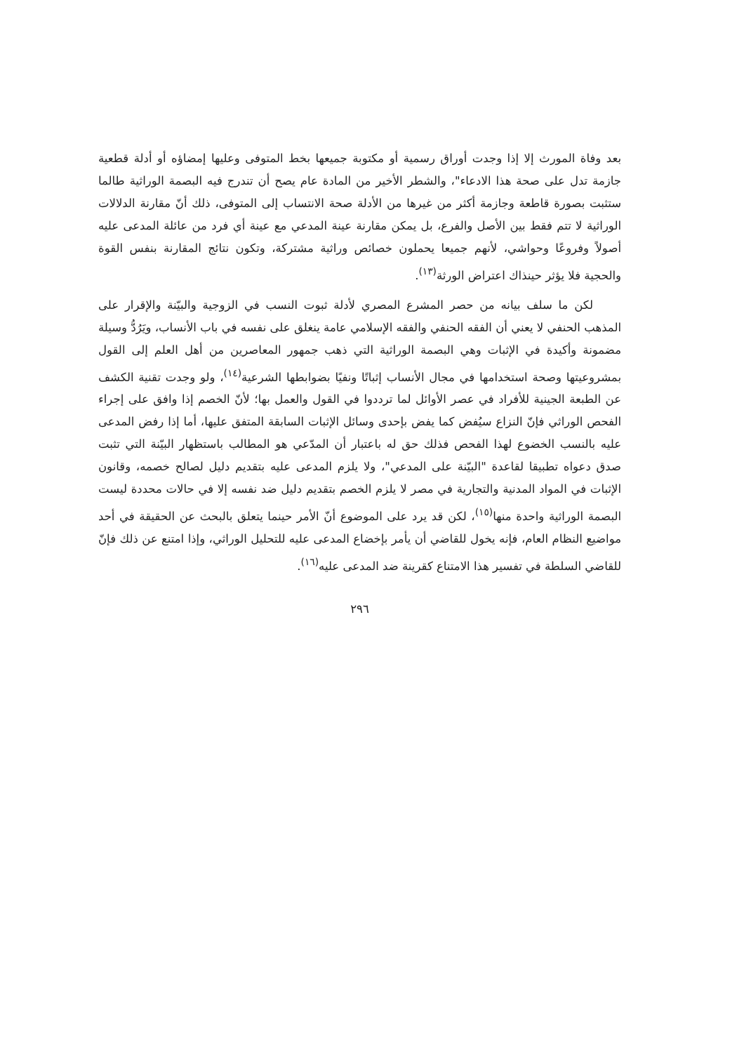بعد وفاة المورث إلا إذا وجدت أوراق رسمية أو مكتوبة جميعها بخط المتوفى وعليها إمضاؤه أو أدلة قطعية جازمة تدل على صحة هذا الادعاء"، والشطر الأخير من المادة عام يصح أن تندرج فيه البصمة الوراثية طالما ستثبت بصورة قاطعة وجازمة أكثر من غيرها من الأدلة صحة الانتساب إلى المتوفى، ذلك أنّ مقارنة الدلالات الوراثية لا تتم فقط بين الأصل والفرع، بل يمكن مقارنة عينة المدعي مع عينة أي فرد من عائلة المدعى عليه أصولاً وفروعًا وحواشي، لأنهم جميعا يحملون خصائص وراثية مشتركة، وتكون نتائج المقارنة بنفس القوة والحجية فلا يؤثر حينذاك اعتراض الورثة<sup>(١٣)</sup>.
لكن ما سلف بيانه من حصر المشرع المصري لأدلة ثبوت النسب في الزوجية والبيّنة والإقرار على المذهب الحنفي لا يعني أن الفقه الحنفي والفقه الإسلامي عامة ينغلق على نفسه في باب الأنساب، ويَرُدُّ وسيلة مضمونة وأكيدة في الإثبات وهي البصمة الوراثية التي ذهب جمهور المعاصرين من أهل العلم إلى القول بمشروعيتها وصحة استخدامها في مجال الأنساب إثباتًا ونفيًا بضوابطها الشرعية<sup>(١٤)</sup>، ولو وجدت تقنية الكشف عن الطبعة الجينية للأفراد في عصر الأوائل لما ترددوا في القول والعمل بها؛ لأنّ الخصم إذا وافق على إجراء الفحص الوراثي فإنّ النزاع سيُفض كما يفض بإحدى وسائل الإثبات السابقة المتفق عليها، أما إذا رفض المدعى عليه بالنسب الخضوع لهذا الفحص فذلك حق له باعتبار أن المدّعي هو المطالب باستظهار البيّنة التي تثبت صدق دعواه تطبيقا لقاعدة "البيّنة على المدعي"، ولا يلزم المدعى عليه بتقديم دليل لصالح خصمه، وقانون الإثبات في المواد المدنية والتجارية في مصر لا يلزم الخصم بتقديم دليل ضد نفسه إلا في حالات محددة ليست البصمة الوراثية واحدة منها<sup>(١٥)</sup>، لكن قد يرد على الموضوع أنّ الأمر حينما يتعلق بالبحث عن الحقيقة في أحد مواضيع النظام العام، فإنه يخول للقاضي أن يأمر بإخضاع المدعى عليه للتحليل الوراثي، وإذا امتنع عن ذلك فإنّ للقاضي السلطة في تفسير هذا الامتناع كقرينة ضد المدعى عليه<sup>(١٦)</sup>.
٢٩٦